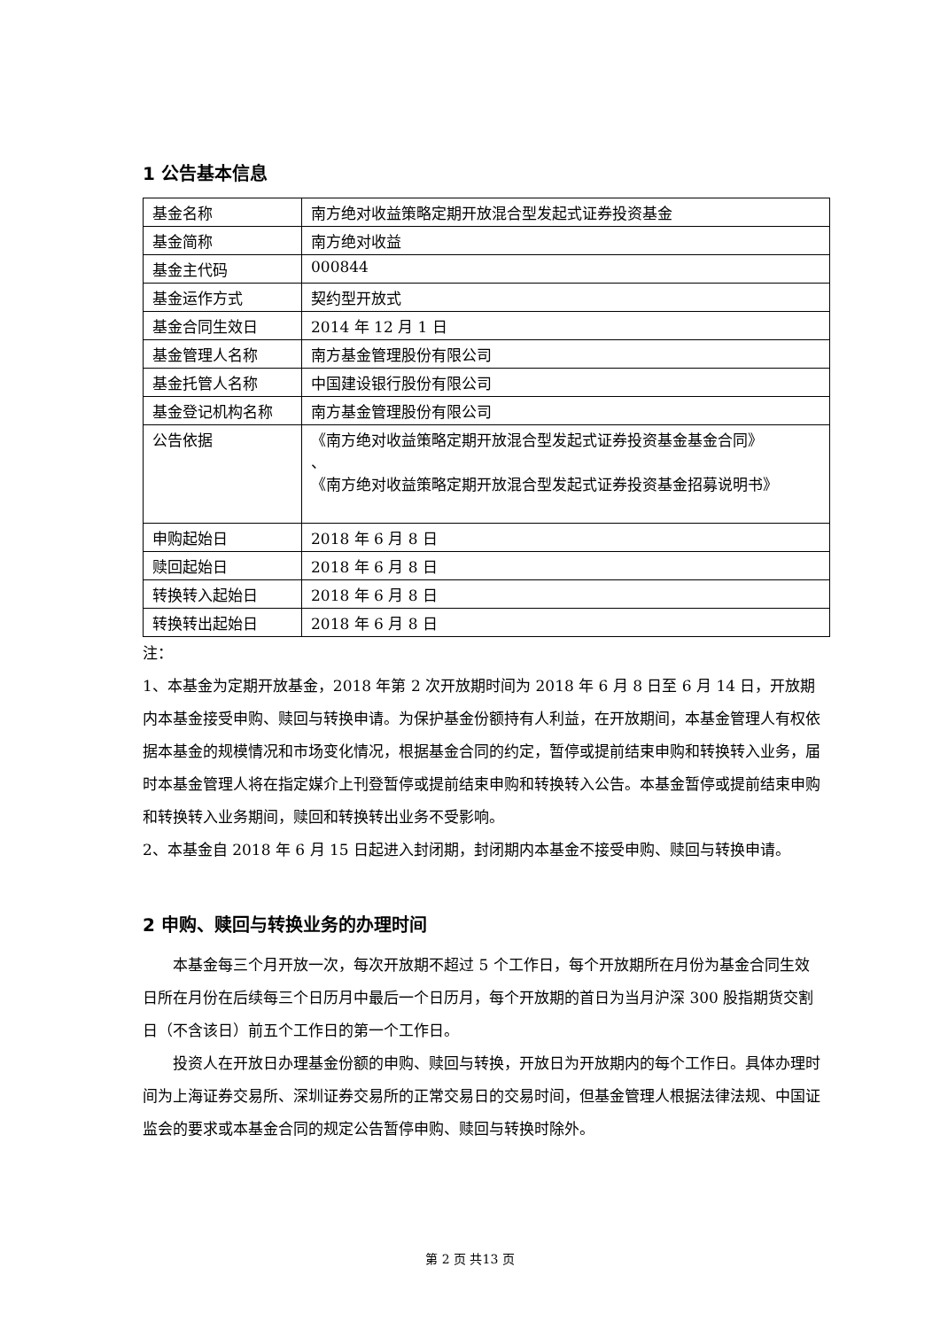1 公告基本信息
| 基金名称 | 南方绝对收益策略定期开放混合型发起式证券投资基金 |
| 基金简称 | 南方绝对收益 |
| 基金主代码 | 000844 |
| 基金运作方式 | 契约型开放式 |
| 基金合同生效日 | 2014 年 12 月 1 日 |
| 基金管理人名称 | 南方基金管理股份有限公司 |
| 基金托管人名称 | 中国建设银行股份有限公司 |
| 基金登记机构名称 | 南方基金管理股份有限公司 |
| 公告依据 | 《南方绝对收益策略定期开放混合型发起式证券投资基金基金合同》 、 《南方绝对收益策略定期开放混合型发起式证券投资基金招募说明书》 |
| 申购起始日 | 2018 年 6 月 8 日 |
| 赎回起始日 | 2018 年 6 月 8 日 |
| 转换转入起始日 | 2018 年 6 月 8 日 |
| 转换转出起始日 | 2018 年 6 月 8 日 |
注：
1、本基金为定期开放基金，2018 年第 2 次开放期时间为 2018 年 6 月 8 日至 6 月 14 日，开放期内本基金接受申购、赎回与转换申请。为保护基金份额持有人利益，在开放期间，本基金管理人有权依据本基金的规模情况和市场变化情况，根据基金合同的约定，暂停或提前结束申购和转换转入业务，届时本基金管理人将在指定媒介上刊登暂停或提前结束申购和转换转入公告。本基金暂停或提前结束申购和转换转入业务期间，赎回和转换转出业务不受影响。
2、本基金自 2018 年 6 月 15 日起进入封闭期，封闭期内本基金不接受申购、赎回与转换申请。
2 申购、赎回与转换业务的办理时间
本基金每三个月开放一次，每次开放期不超过 5 个工作日，每个开放期所在月份为基金合同生效日所在月份在后续每三个日历月中最后一个日历月，每个开放期的首日为当月沪深 300 股指期货交割日（不含该日）前五个工作日的第一个工作日。
投资人在开放日办理基金份额的申购、赎回与转换，开放日为开放期内的每个工作日。具体办理时间为上海证券交易所、深圳证券交易所的正常交易日的交易时间，但基金管理人根据法律法规、中国证监会的要求或本基金合同的规定公告暂停申购、赎回与转换时除外。
第 2 页 共13 页